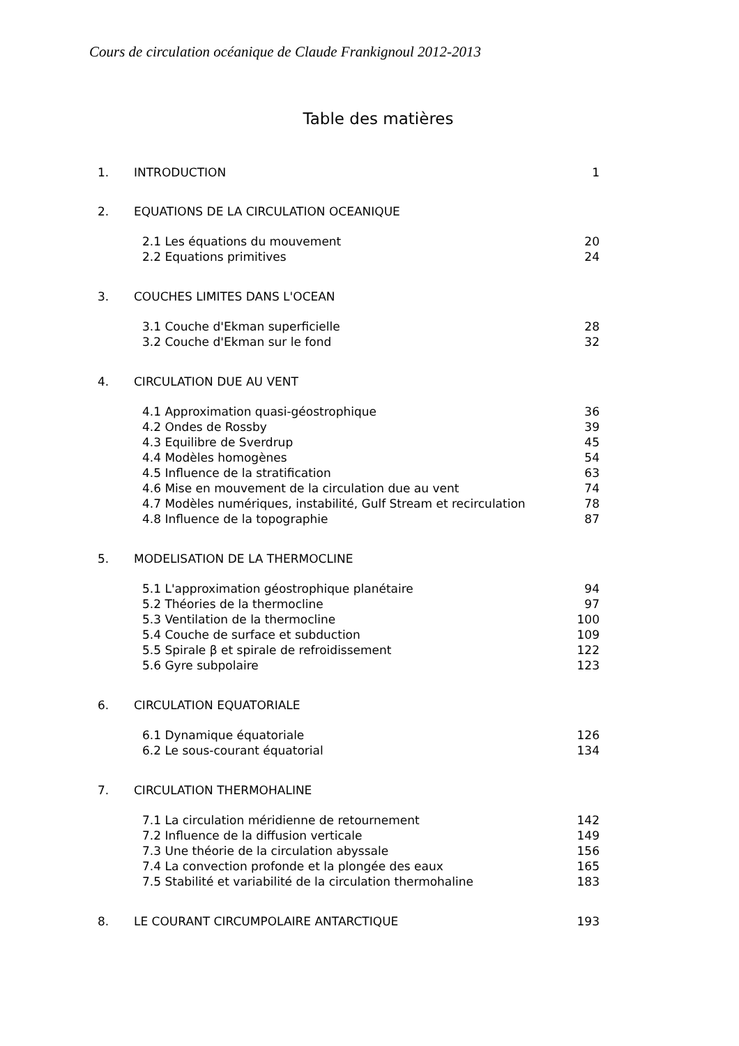Cours de circulation océanique de Claude Frankignoul 2012-2013
Table des matières
1. INTRODUCTION 1
2. EQUATIONS DE LA CIRCULATION OCEANIQUE
2.1 Les équations du mouvement 20
2.2 Equations primitives 24
3. COUCHES LIMITES DANS L'OCEAN
3.1 Couche d'Ekman superficielle 28
3.2 Couche d'Ekman sur le fond 32
4. CIRCULATION DUE AU VENT
4.1 Approximation quasi-géostrophique 36
4.2 Ondes de Rossby 39
4.3 Equilibre de Sverdrup 45
4.4 Modèles homogènes 54
4.5 Influence de la stratification 63
4.6 Mise en mouvement de la circulation due au vent 74
4.7 Modèles numériques, instabilité, Gulf Stream et recirculation 78
4.8 Influence de la topographie 87
5. MODELISATION DE LA THERMOCLINE
5.1 L'approximation géostrophique planétaire 94
5.2 Théories de la thermocline 97
5.3 Ventilation de la thermocline 100
5.4 Couche de surface et subduction 109
5.5 Spirale β et spirale de refroidissement 122
5.6 Gyre subpolaire 123
6. CIRCULATION EQUATORIALE
6.1 Dynamique équatoriale 126
6.2 Le sous-courant équatorial 134
7. CIRCULATION THERMOHALINE
7.1 La circulation méridienne de retournement 142
7.2 Influence de la diffusion verticale 149
7.3 Une théorie de la circulation abyssale 156
7.4 La convection profonde et la plongée des eaux 165
7.5 Stabilité et variabilité de la circulation thermohaline 183
8. LE COURANT CIRCUMPOLAIRE ANTARCTIQUE 193